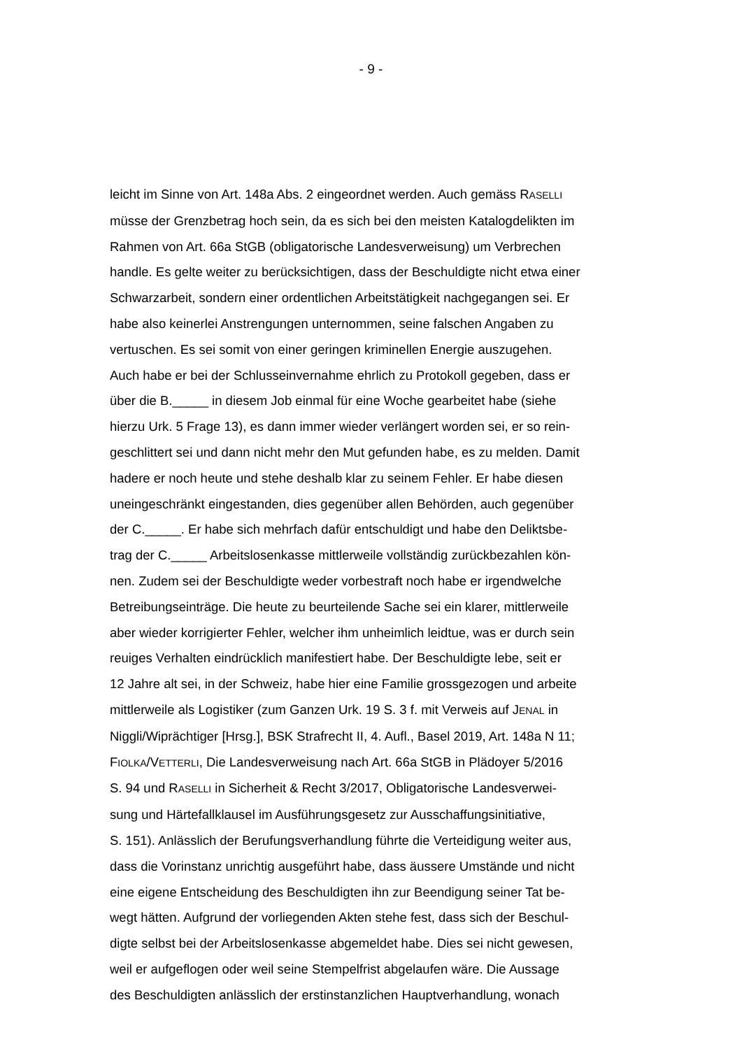- 9 -
leicht im Sinne von Art. 148a Abs. 2 eingeordnet werden. Auch gemäss RASELLI
müsse der Grenzbetrag hoch sein, da es sich bei den meisten Katalogdelikten im
Rahmen von Art. 66a StGB (obligatorische Landesverweisung) um Verbrechen
handle. Es gelte weiter zu berücksichtigen, dass der Beschuldigte nicht etwa einer
Schwarzarbeit, sondern einer ordentlichen Arbeitstätigkeit nachgegangen sei. Er
habe also keinerlei Anstrengungen unternommen, seine falschen Angaben zu
vertuschen. Es sei somit von einer geringen kriminellen Energie auszugehen.
Auch habe er bei der Schlusseinvernahme ehrlich zu Protokoll gegeben, dass er
über die B._____ in diesem Job einmal für eine Woche gearbeitet habe (siehe
hierzu Urk. 5 Frage 13), es dann immer wieder verlängert worden sei, er so rein-
geschlittert sei und dann nicht mehr den Mut gefunden habe, es zu melden. Damit
hadere er noch heute und stehe deshalb klar zu seinem Fehler. Er habe diesen
uneingeschränkt eingestanden, dies gegenüber allen Behörden, auch gegenüber
der C._____. Er habe sich mehrfach dafür entschuldigt und habe den Deliktsbe-
trag der C._____ Arbeitslosenkasse mittlerweile vollständig zurückbezahlen kön-
nen. Zudem sei der Beschuldigte weder vorbestraft noch habe er irgendwelche
Betreibungseinträge. Die heute zu beurteilende Sache sei ein klarer, mittlerweile
aber wieder korrigierter Fehler, welcher ihm unheimlich leidtue, was er durch sein
reuiges Verhalten eindrücklich manifestiert habe. Der Beschuldigte lebe, seit er
12 Jahre alt sei, in der Schweiz, habe hier eine Familie grossgezogen und arbeite
mittlerweile als Logistiker (zum Ganzen Urk. 19 S. 3 f. mit Verweis auf JENAL in
Niggli/Wiprächtiger [Hrsg.], BSK Strafrecht II, 4. Aufl., Basel 2019, Art. 148a N 11;
FIOLKA/VETTERLI, Die Landesverweisung nach Art. 66a StGB in Plädoyer 5/2016
S. 94 und RASELLI in Sicherheit & Recht 3/2017, Obligatorische Landesverwei-
sung und Härtefallklausel im Ausführungsgesetz zur Ausschaffungsinitiative,
S. 151). Anlässlich der Berufungsverhandlung führte die Verteidigung weiter aus,
dass die Vorinstanz unrichtig ausgeführt habe, dass äussere Umstände und nicht
eine eigene Entscheidung des Beschuldigten ihn zur Beendigung seiner Tat be-
wegt hätten. Aufgrund der vorliegenden Akten stehe fest, dass sich der Beschul-
digte selbst bei der Arbeitslosenkasse abgemeldet habe. Dies sei nicht gewesen,
weil er aufgeflogen oder weil seine Stempelfrist abgelaufen wäre. Die Aussage
des Beschuldigten anlässlich der erstinstanzlichen Hauptverhandlung, wonach